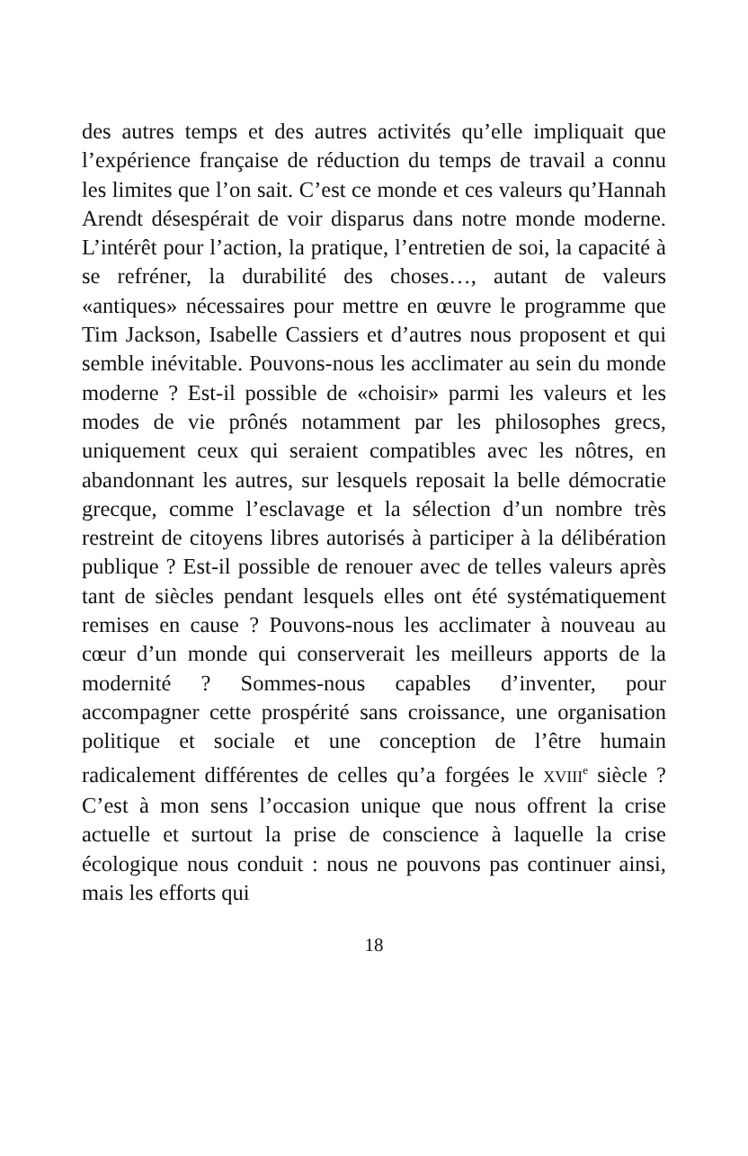des autres temps et des autres activités qu’elle impliquait que l’expérience française de réduction du temps de travail a connu les limites que l’on sait. C’est ce monde et ces valeurs qu’Hannah Arendt désespérait de voir disparus dans notre monde moderne. L’intérêt pour l’action, la pratique, l’entretien de soi, la capacité à se refréner, la durabilité des choses…, autant de valeurs «antiques» nécessaires pour mettre en œuvre le programme que Tim Jackson, Isabelle Cassiers et d’autres nous proposent et qui semble inévitable. Pouvons-nous les acclimater au sein du monde moderne ? Est-il possible de «choisir» parmi les valeurs et les modes de vie prônés notamment par les philosophes grecs, uniquement ceux qui seraient compatibles avec les nôtres, en abandonnant les autres, sur lesquels reposait la belle démocratie grecque, comme l’esclavage et la sélection d’un nombre très restreint de citoyens libres autorisés à participer à la délibération publique ? Est-il possible de renouer avec de telles valeurs après tant de siècles pendant lesquels elles ont été systématiquement remises en cause ? Pouvons-nous les acclimater à nouveau au cœur d’un monde qui conserverait les meilleurs apports de la modernité ? Sommes-nous capables d’inventer, pour accompagner cette prospérité sans croissance, une organisation politique et sociale et une conception de l’être humain radicalement différentes de celles qu’a forgées le XVIII<sup>e</sup> siècle ? C’est à mon sens l’occasion unique que nous offrent la crise actuelle et surtout la prise de conscience à laquelle la crise écologique nous conduit : nous ne pouvons pas continuer ainsi, mais les efforts qui
18